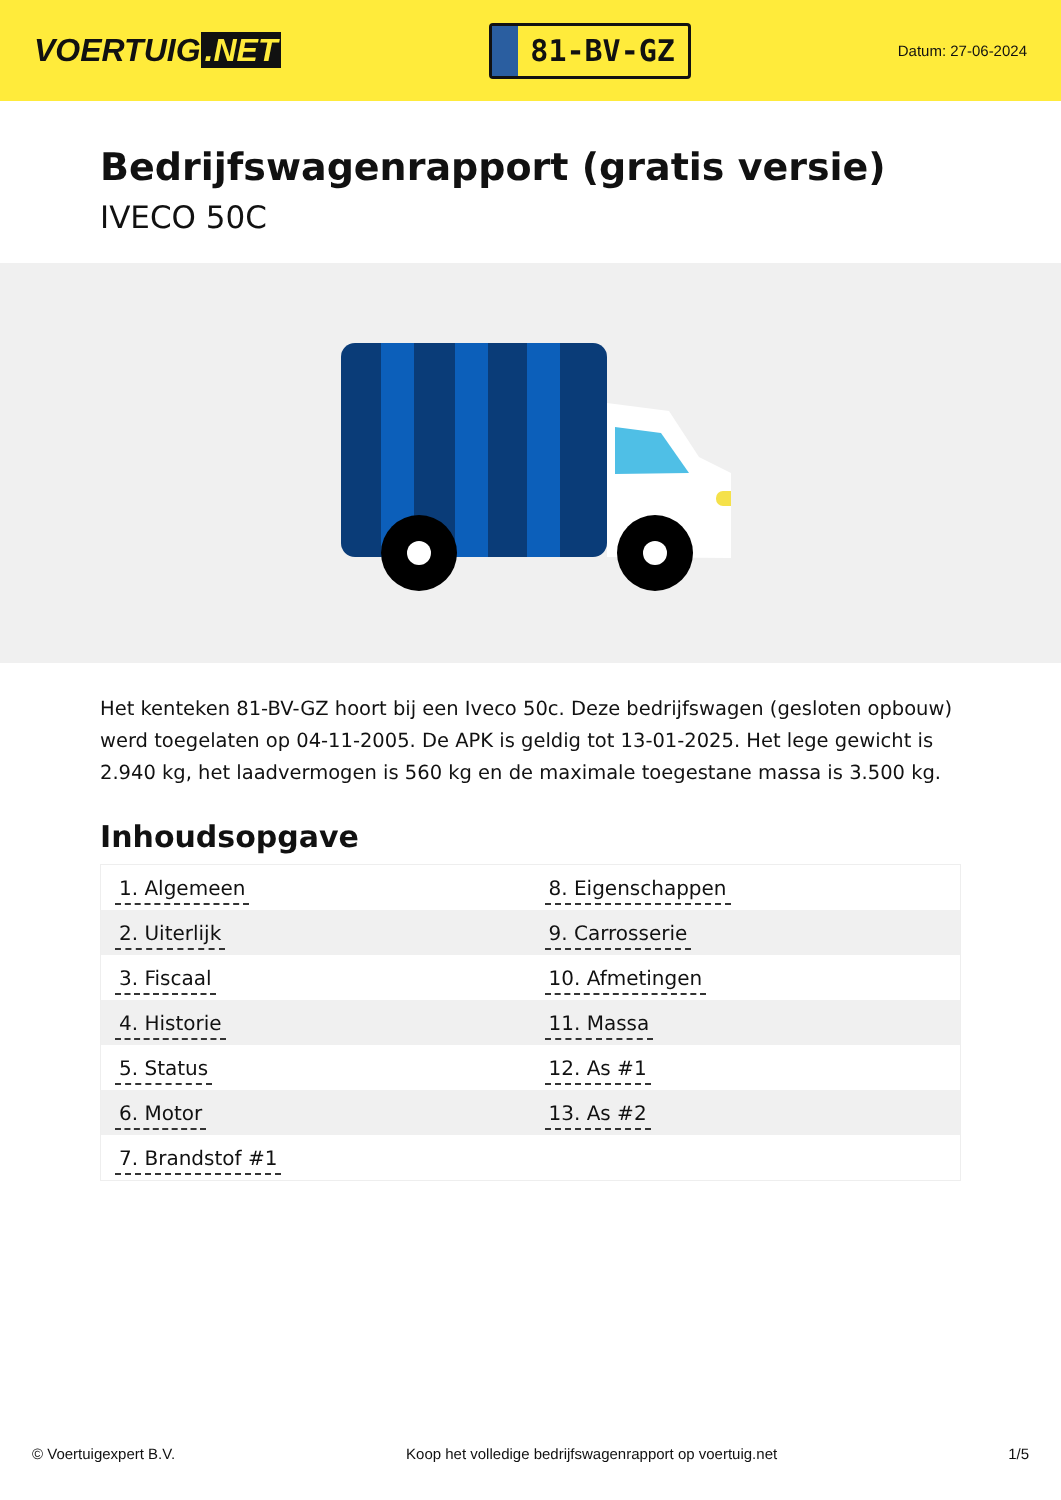VOERTUIG.NET
81-BV-GZ
Datum: 27-06-2024
Bedrijfswagenrapport (gratis versie)
IVECO 50C
Het kenteken 81-BV-GZ hoort bij een Iveco 50c. Deze bedrijfswagen (gesloten opbouw) werd toegelaten op 04-11-2005. De APK is geldig tot 13-01-2025. Het lege gewicht is 2.940 kg, het laadvermogen is 560 kg en de maximale toegestane massa is 3.500 kg.
Inhoudsopgave
| 1. Algemeen | 8. Eigenschappen |
| 2. Uiterlijk | 9. Carrosserie |
| 3. Fiscaal | 10. Afmetingen |
| 4. Historie | 11. Massa |
| 5. Status | 12. As #1 |
| 6. Motor | 13. As #2 |
| 7. Brandstof #1 | |
© Voertuigexpert B.V. Koop het volledige bedrijfswagenrapport op voertuig.net
1/5